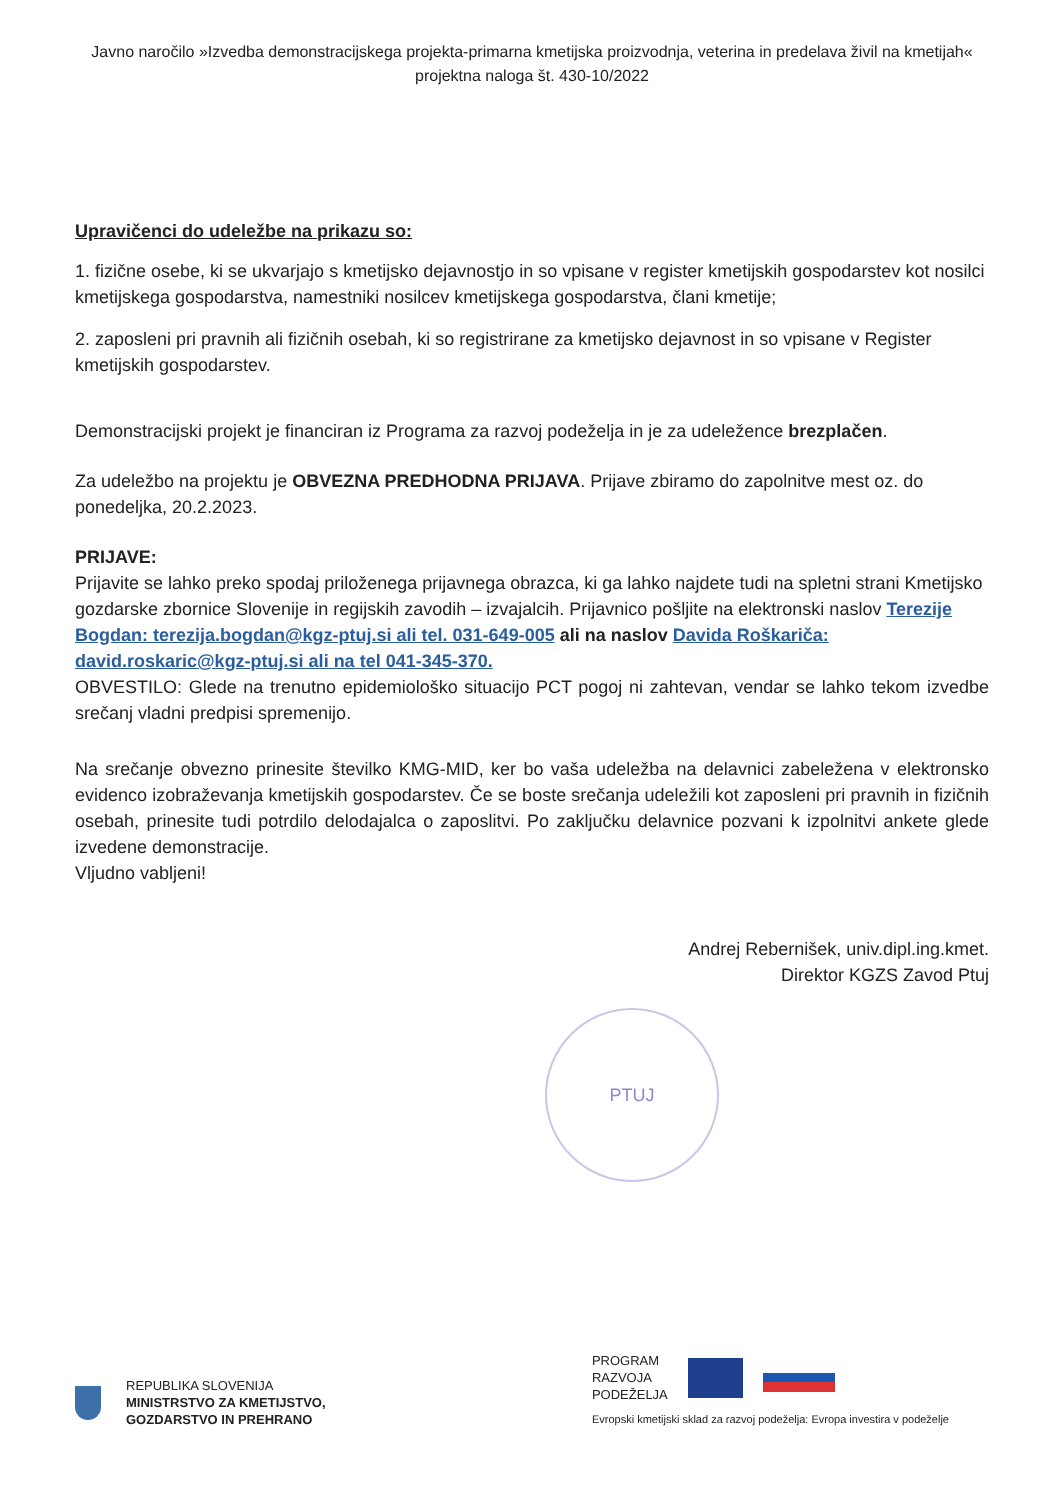Javno naročilo »Izvedba demonstracijskega projekta-primarna kmetijska proizvodnja, veterina in predelava živil na kmetijah« projektna naloga št. 430-10/2022
Upravičenci do udeležbe na prikazu so:
1. fizične osebe, ki se ukvarjajo s kmetijsko dejavnostjo in so vpisane v register kmetijskih gospodarstev kot nosilci kmetijskega gospodarstva, namestniki nosilcev kmetijskega gospodarstva, člani kmetije;
2. zaposleni pri pravnih ali fizičnih osebah, ki so registrirane za kmetijsko dejavnost in so vpisane v Register kmetijskih gospodarstev.
Demonstracijski projekt je financiran iz Programa za razvoj podeželja in je za udeležence brezplačen.
Za udeležbo na projektu je OBVEZNA PREDHODNA PRIJAVA. Prijave zbiramo do zapolnitve mest oz. do ponedeljka, 20.2.2023.
PRIJAVE:
Prijavite se lahko preko spodaj priloženega prijavnega obrazca, ki ga lahko najdete tudi na spletni strani Kmetijsko gozdarske zbornice Slovenije in regijskih zavodih – izvajalcih. Prijavnico pošljite na elektronski naslov Terezije Bogdan: terezija.bogdan@kgz-ptuj.si ali tel. 031-649-005 ali na naslov Davida Roškariča: david.roskaric@kgz-ptuj.si ali na tel 041-345-370.
OBVESTILO: Glede na trenutno epidemiološko situacijo PCT pogoj ni zahtevan, vendar se lahko tekom izvedbe srečanj vladni predpisi spremenijo.
Na srečanje obvezno prinesite številko KMG-MID, ker bo vaša udeležba na delavnici zabeležena v elektronsko evidenco izobraževanja kmetijskih gospodarstev. Če se boste srečanja udeležili kot zaposleni pri pravnih in fizičnih osebah, prinesite tudi potrdilo delodajalca o zaposlitvi. Po zaključku delavnice pozvani k izpolnitvi ankete glede izvedene demonstracije.
Vljudno vabljeni!
Andrej Rebernišek, univ.dipl.ing.kmet.
Direktor KGZS Zavod Ptuj
PTUJ
REPUBLIKA SLOVENIJA
MINISTRSTVO ZA KMETIJSTVO,
GOZDARSTVO IN PREHRANO
PROGRAM
RAZVOJA
PODEŽELJA
Evropski kmetijski sklad za razvoj podeželja: Evropa investira v podeželje